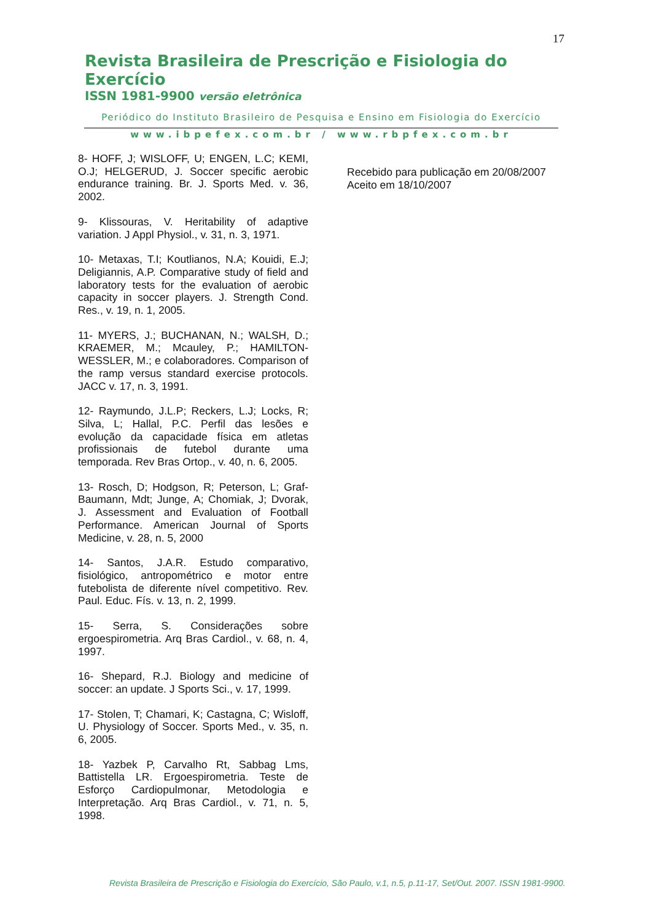17
Revista Brasileira de Prescrição e Fisiologia do Exercício
ISSN 1981-9900 versão eletrônica
Periódico do Instituto Brasileiro de Pesquisa e Ensino em Fisiologia do Exercício
www.ibpefex.com.br / www.rbpfex.com.br
8- HOFF, J; WISLOFF, U; ENGEN, L.C; KEMI, O.J; HELGERUD, J. Soccer specific aerobic endurance training. Br. J. Sports Med. v. 36, 2002.
9- Klissouras, V. Heritability of adaptive variation. J Appl Physiol., v. 31, n. 3, 1971.
10- Metaxas, T.I; Koutlianos, N.A; Kouidi, E.J; Deligiannis, A.P. Comparative study of field and laboratory tests for the evaluation of aerobic capacity in soccer players. J. Strength Cond. Res., v. 19, n. 1, 2005.
11- MYERS, J.; BUCHANAN, N.; WALSH, D.; KRAEMER, M.; Mcauley, P.; HAMILTON-WESSLER, M.; e colaboradores. Comparison of the ramp versus standard exercise protocols. JACC v. 17, n. 3, 1991.
12- Raymundo, J.L.P; Reckers, L.J; Locks, R; Silva, L; Hallal, P.C. Perfil das lesões e evolução da capacidade física em atletas profissionais de futebol durante uma temporada. Rev Bras Ortop., v. 40, n. 6, 2005.
13- Rosch, D; Hodgson, R; Peterson, L; Graf-Baumann, Mdt; Junge, A; Chomiak, J; Dvorak, J. Assessment and Evaluation of Football Performance. American Journal of Sports Medicine, v. 28, n. 5, 2000
14- Santos, J.A.R. Estudo comparativo, fisiológico, antropométrico e motor entre futebolista de diferente nível competitivo. Rev. Paul. Educ. Fís. v. 13, n. 2, 1999.
15- Serra, S. Considerações sobre ergoespirometria. Arq Bras Cardiol., v. 68, n. 4, 1997.
16- Shepard, R.J. Biology and medicine of soccer: an update. J Sports Sci., v. 17, 1999.
17- Stolen, T; Chamari, K; Castagna, C; Wisloff, U. Physiology of Soccer. Sports Med., v. 35, n. 6, 2005.
18- Yazbek P, Carvalho Rt, Sabbag Lms, Battistella LR. Ergoespirometria. Teste de Esforço Cardiopulmonar, Metodologia e Interpretação. Arq Bras Cardiol., v. 71, n. 5, 1998.
Recebido para publicação em 20/08/2007
Aceito em 18/10/2007
Revista Brasileira de Prescrição e Fisiologia do Exercício, São Paulo, v.1, n.5, p.11-17, Set/Out. 2007. ISSN 1981-9900.